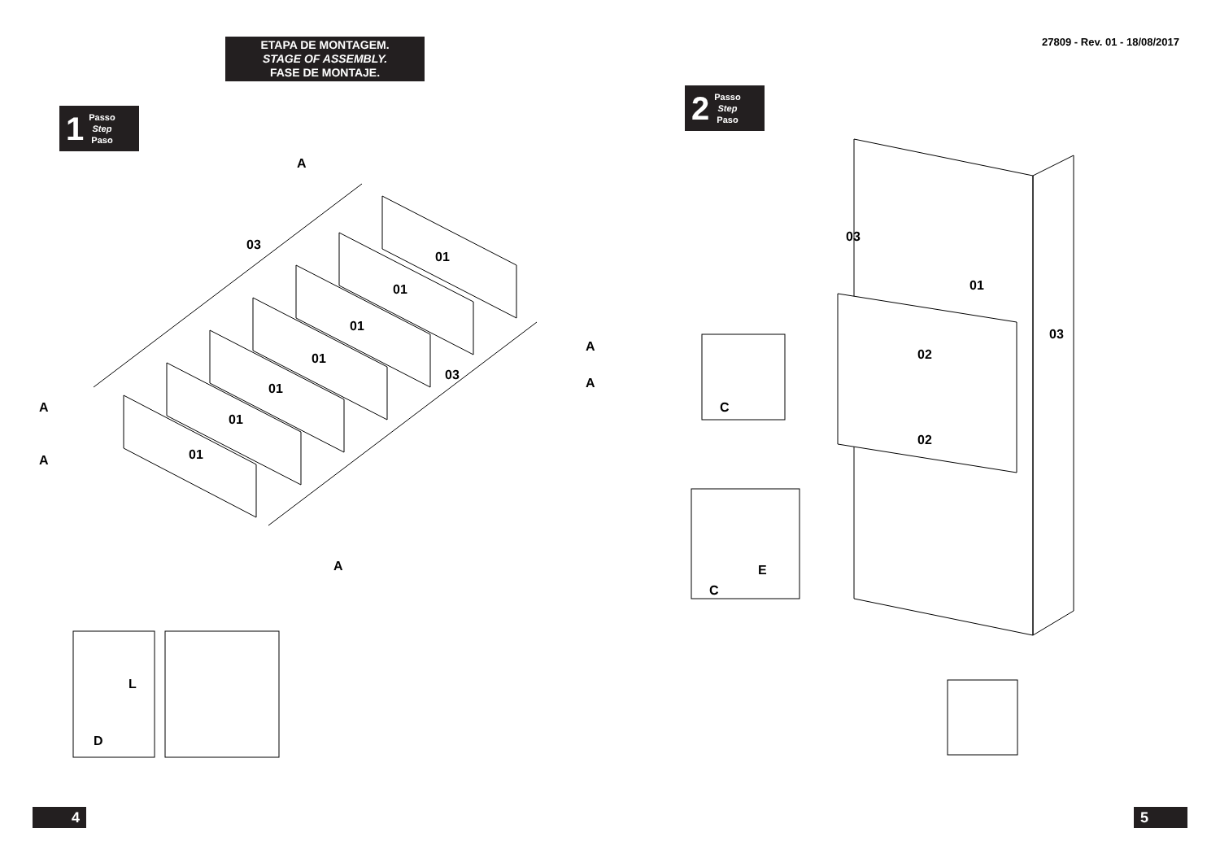ETAPA DE MONTAGEM.
STAGE OF ASSEMBLY.
FASE DE MONTAJE.
1 Passo
Step
Paso
01
01
01
01
01
01
01
03
03
A
A
A
A
A
A
L
D
4
27809 - Rev. 01 - 18/08/2017
2 Passo
Step
Paso
03
03
01
02
02
C
C
E
5